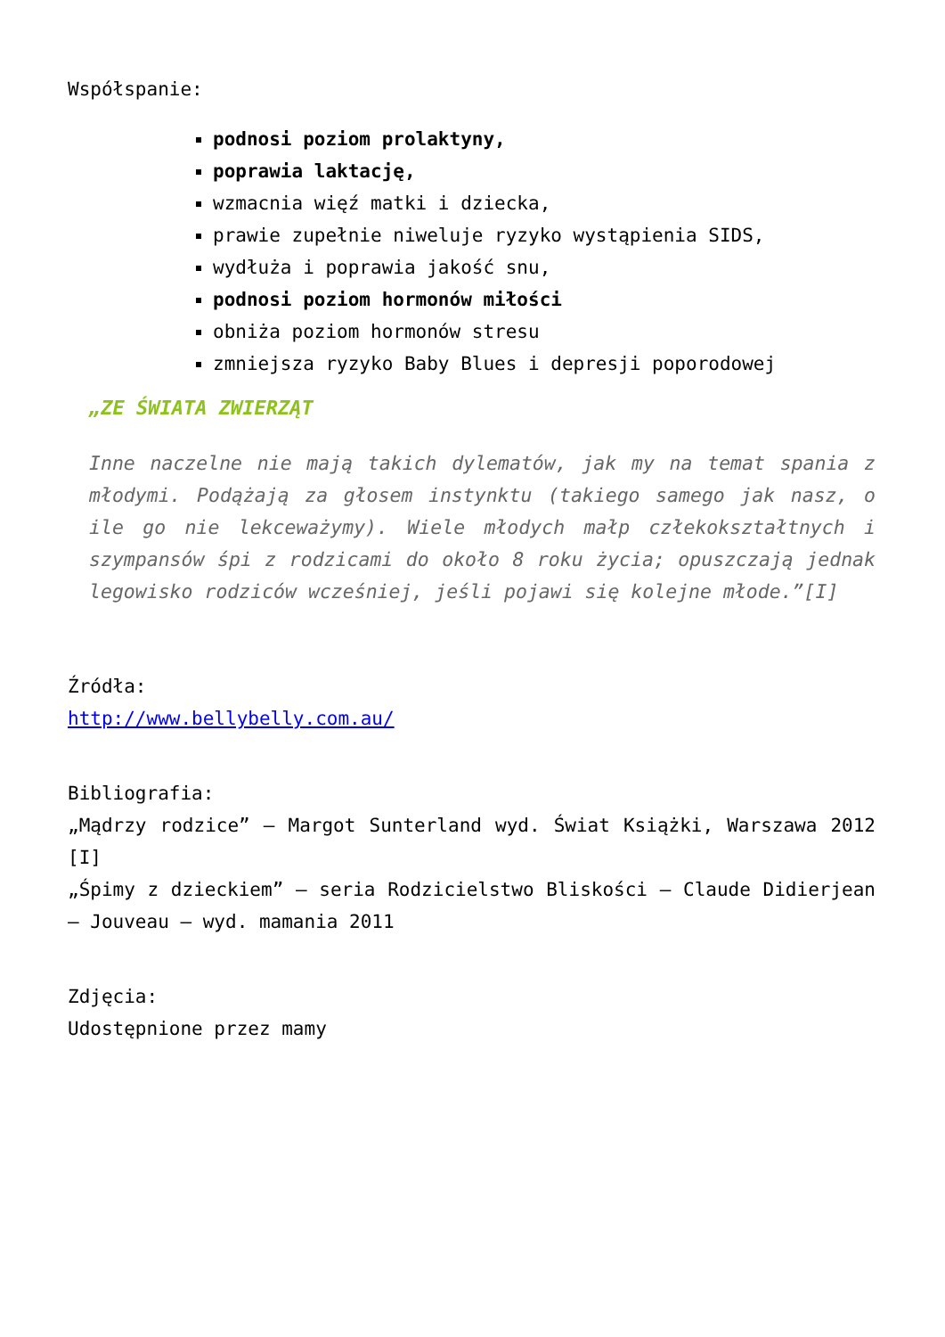Współspanie:
podnosi poziom prolaktyny,
poprawia laktację,
wzmacnia więź matki i dziecka,
prawie zupełnie niweluje ryzyko wystąpienia SIDS,
wydłuża i poprawia jakość snu,
podnosi poziom hormonów miłości
obniża poziom hormonów stresu
zmniejsza ryzyko Baby Blues i depresji poporodowej
„ZE ŚWIATA ZWIERZĄT
Inne naczelne nie mają takich dylematów, jak my na temat spania z młodymi. Podążają za głosem instynktu (takiego samego jak nasz, o ile go nie lekceważymy). Wiele młodych małp człekokształtnych i szympansów śpi z rodzicami do około 8 roku życia; opuszczają jednak legowisko rodziców wcześniej, jeśli pojawi się kolejne młode.”[I]
Źródła:
http://www.bellybelly.com.au/
Bibliografia:
„Mądrzy rodzice” – Margot Sunterland wyd. Świat Książki, Warszawa 2012 [I]
„Śpimy z dzieckiem” – seria Rodzicielstwo Bliskości – Claude Didierjean – Jouveau – wyd. mamania 2011
Zdjęcia:
Udostępnione przez mamy